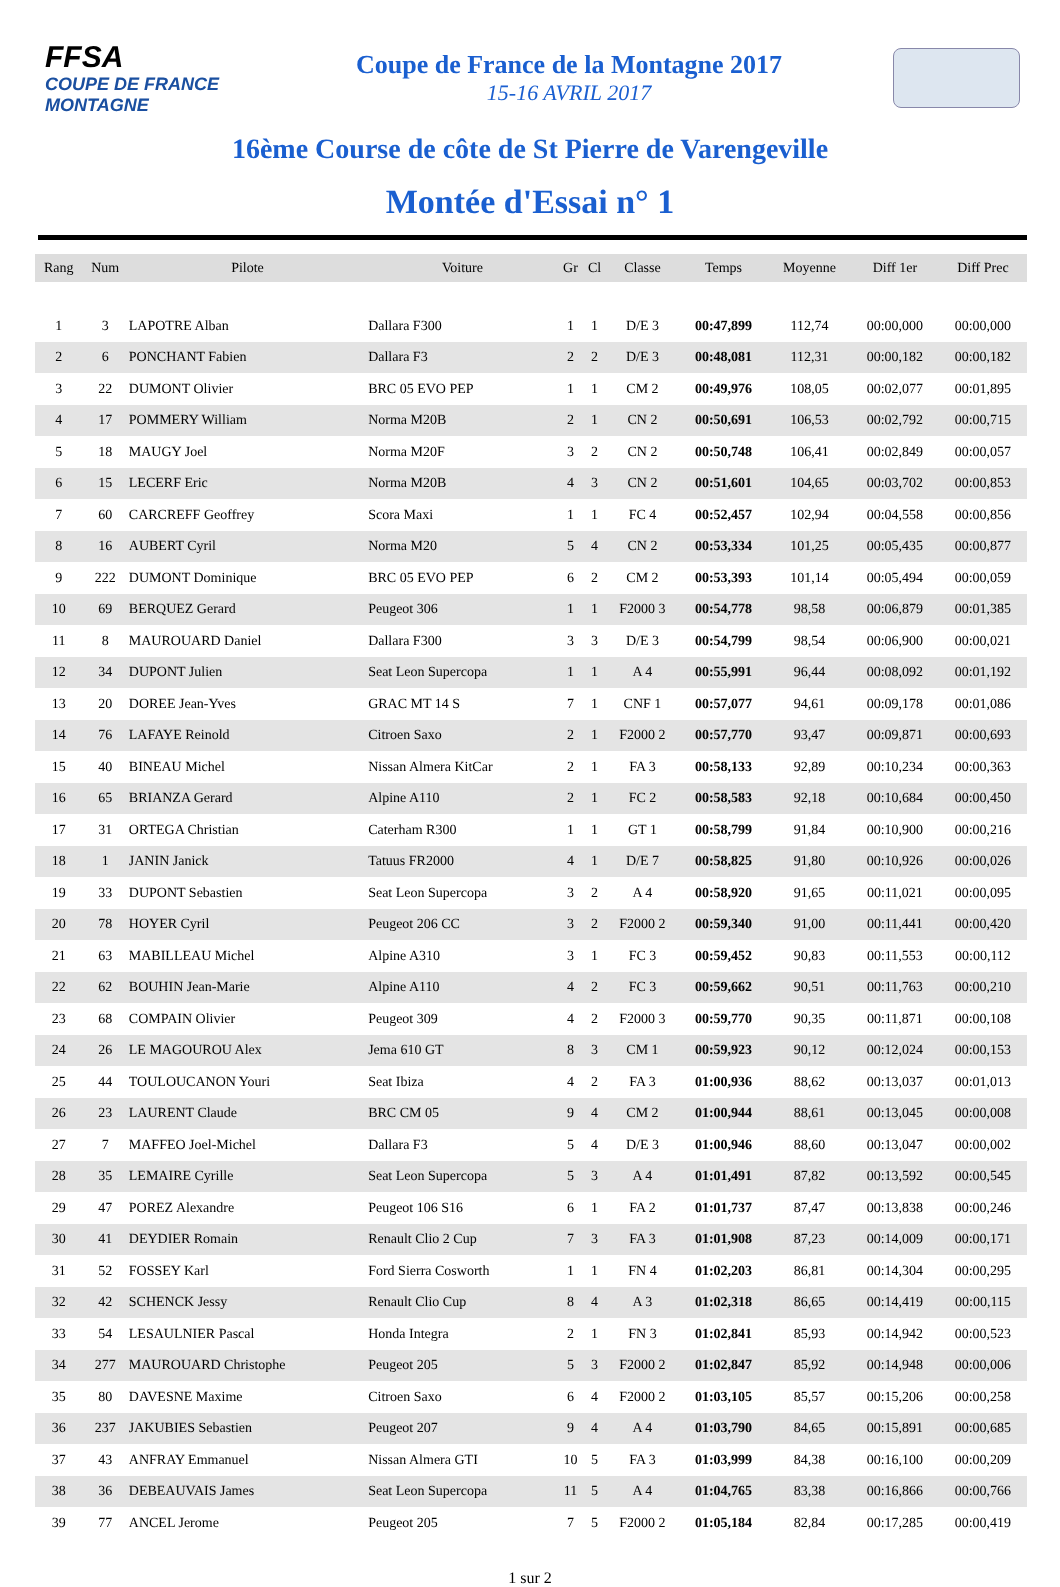FFSA
COUPE DE FRANCE MONTAGNE
Coupe de France de la Montagne 2017
15-16 AVRIL 2017
16ème Course de côte de St Pierre de Varengeville
Montée d'Essai n° 1
| Rang | Num | Pilote | Voiture | Gr | Cl | Classe | Temps | Moyenne | Diff 1er | Diff Prec |
| --- | --- | --- | --- | --- | --- | --- | --- | --- | --- | --- |
| 1 | 3 | LAPOTRE Alban | Dallara F300 | 1 | 1 | D/E 3 | 00:47,899 | 112,74 | 00:00,000 | 00:00,000 |
| 2 | 6 | PONCHANT Fabien | Dallara F3 | 2 | 2 | D/E 3 | 00:48,081 | 112,31 | 00:00,182 | 00:00,182 |
| 3 | 22 | DUMONT Olivier | BRC 05 EVO PEP | 1 | 1 | CM 2 | 00:49,976 | 108,05 | 00:02,077 | 00:01,895 |
| 4 | 17 | POMMERY William | Norma M20B | 2 | 1 | CN 2 | 00:50,691 | 106,53 | 00:02,792 | 00:00,715 |
| 5 | 18 | MAUGY Joel | Norma M20F | 3 | 2 | CN 2 | 00:50,748 | 106,41 | 00:02,849 | 00:00,057 |
| 6 | 15 | LECERF Eric | Norma M20B | 4 | 3 | CN 2 | 00:51,601 | 104,65 | 00:03,702 | 00:00,853 |
| 7 | 60 | CARCREFF Geoffrey | Scora Maxi | 1 | 1 | FC 4 | 00:52,457 | 102,94 | 00:04,558 | 00:00,856 |
| 8 | 16 | AUBERT Cyril | Norma M20 | 5 | 4 | CN 2 | 00:53,334 | 101,25 | 00:05,435 | 00:00,877 |
| 9 | 222 | DUMONT Dominique | BRC 05 EVO PEP | 6 | 2 | CM 2 | 00:53,393 | 101,14 | 00:05,494 | 00:00,059 |
| 10 | 69 | BERQUEZ Gerard | Peugeot 306 | 1 | 1 | F2000 3 | 00:54,778 | 98,58 | 00:06,879 | 00:01,385 |
| 11 | 8 | MAUROUARD Daniel | Dallara F300 | 3 | 3 | D/E 3 | 00:54,799 | 98,54 | 00:06,900 | 00:00,021 |
| 12 | 34 | DUPONT Julien | Seat Leon Supercopa | 1 | 1 | A 4 | 00:55,991 | 96,44 | 00:08,092 | 00:01,192 |
| 13 | 20 | DOREE Jean-Yves | GRAC MT 14 S | 7 | 1 | CNF 1 | 00:57,077 | 94,61 | 00:09,178 | 00:01,086 |
| 14 | 76 | LAFAYE Reinold | Citroen Saxo | 2 | 1 | F2000 2 | 00:57,770 | 93,47 | 00:09,871 | 00:00,693 |
| 15 | 40 | BINEAU Michel | Nissan Almera KitCar | 2 | 1 | FA 3 | 00:58,133 | 92,89 | 00:10,234 | 00:00,363 |
| 16 | 65 | BRIANZA Gerard | Alpine A110 | 2 | 1 | FC 2 | 00:58,583 | 92,18 | 00:10,684 | 00:00,450 |
| 17 | 31 | ORTEGA Christian | Caterham R300 | 1 | 1 | GT 1 | 00:58,799 | 91,84 | 00:10,900 | 00:00,216 |
| 18 | 1 | JANIN Janick | Tatuus FR2000 | 4 | 1 | D/E 7 | 00:58,825 | 91,80 | 00:10,926 | 00:00,026 |
| 19 | 33 | DUPONT Sebastien | Seat Leon Supercopa | 3 | 2 | A 4 | 00:58,920 | 91,65 | 00:11,021 | 00:00,095 |
| 20 | 78 | HOYER Cyril | Peugeot 206 CC | 3 | 2 | F2000 2 | 00:59,340 | 91,00 | 00:11,441 | 00:00,420 |
| 21 | 63 | MABILLEAU Michel | Alpine A310 | 3 | 1 | FC 3 | 00:59,452 | 90,83 | 00:11,553 | 00:00,112 |
| 22 | 62 | BOUHIN Jean-Marie | Alpine A110 | 4 | 2 | FC 3 | 00:59,662 | 90,51 | 00:11,763 | 00:00,210 |
| 23 | 68 | COMPAIN Olivier | Peugeot 309 | 4 | 2 | F2000 3 | 00:59,770 | 90,35 | 00:11,871 | 00:00,108 |
| 24 | 26 | LE MAGOUROU Alex | Jema 610 GT | 8 | 3 | CM 1 | 00:59,923 | 90,12 | 00:12,024 | 00:00,153 |
| 25 | 44 | TOULOUCANON Youri | Seat Ibiza | 4 | 2 | FA 3 | 01:00,936 | 88,62 | 00:13,037 | 00:01,013 |
| 26 | 23 | LAURENT Claude | BRC CM 05 | 9 | 4 | CM 2 | 01:00,944 | 88,61 | 00:13,045 | 00:00,008 |
| 27 | 7 | MAFFEO Joel-Michel | Dallara F3 | 5 | 4 | D/E 3 | 01:00,946 | 88,60 | 00:13,047 | 00:00,002 |
| 28 | 35 | LEMAIRE Cyrille | Seat Leon Supercopa | 5 | 3 | A 4 | 01:01,491 | 87,82 | 00:13,592 | 00:00,545 |
| 29 | 47 | POREZ Alexandre | Peugeot 106 S16 | 6 | 1 | FA 2 | 01:01,737 | 87,47 | 00:13,838 | 00:00,246 |
| 30 | 41 | DEYDIER Romain | Renault Clio 2 Cup | 7 | 3 | FA 3 | 01:01,908 | 87,23 | 00:14,009 | 00:00,171 |
| 31 | 52 | FOSSEY Karl | Ford Sierra Cosworth | 1 | 1 | FN 4 | 01:02,203 | 86,81 | 00:14,304 | 00:00,295 |
| 32 | 42 | SCHENCK Jessy | Renault Clio Cup | 8 | 4 | A 3 | 01:02,318 | 86,65 | 00:14,419 | 00:00,115 |
| 33 | 54 | LESAULNIER Pascal | Honda Integra | 2 | 1 | FN 3 | 01:02,841 | 85,93 | 00:14,942 | 00:00,523 |
| 34 | 277 | MAUROUARD Christophe | Peugeot 205 | 5 | 3 | F2000 2 | 01:02,847 | 85,92 | 00:14,948 | 00:00,006 |
| 35 | 80 | DAVESNE Maxime | Citroen Saxo | 6 | 4 | F2000 2 | 01:03,105 | 85,57 | 00:15,206 | 00:00,258 |
| 36 | 237 | JAKUBIES Sebastien | Peugeot 207 | 9 | 4 | A 4 | 01:03,790 | 84,65 | 00:15,891 | 00:00,685 |
| 37 | 43 | ANFRAY Emmanuel | Nissan Almera GTI | 10 | 5 | FA 3 | 01:03,999 | 84,38 | 00:16,100 | 00:00,209 |
| 38 | 36 | DEBEAUVAIS James | Seat Leon Supercopa | 11 | 5 | A 4 | 01:04,765 | 83,38 | 00:16,866 | 00:00,766 |
| 39 | 77 | ANCEL Jerome | Peugeot 205 | 7 | 5 | F2000 2 | 01:05,184 | 82,84 | 00:17,285 | 00:00,419 |
1 sur 2